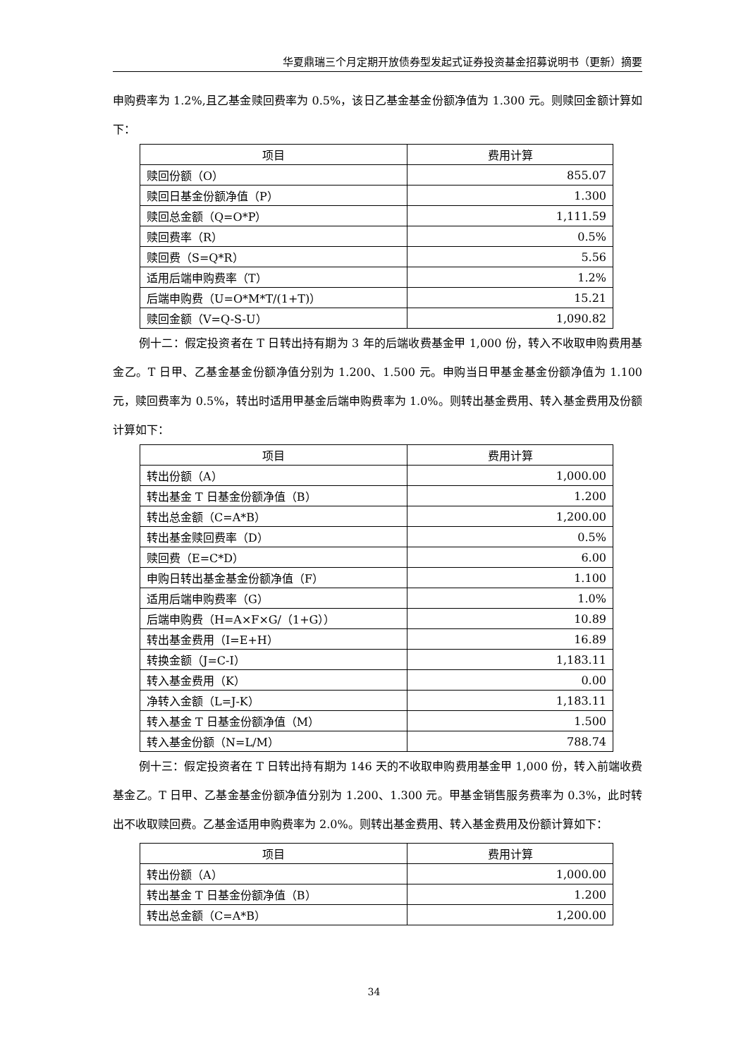华夏鼎瑞三个月定期开放债券型发起式证券投资基金招募说明书（更新）摘要
申购费率为 1.2%,且乙基金赎回费率为 0.5%，该日乙基金基金份额净值为 1.300 元。则赎回金额计算如下：
| 项目 | 费用计算 |
| --- | --- |
| 赎回份额（O） | 855.07 |
| 赎回日基金份额净值（P） | 1.300 |
| 赎回总金额（Q=O*P） | 1,111.59 |
| 赎回费率（R） | 0.5% |
| 赎回费（S=Q*R） | 5.56 |
| 适用后端申购费率（T） | 1.2% |
| 后端申购费（U=O*M*T/(1+T)） | 15.21 |
| 赎回金额（V=Q-S-U） | 1,090.82 |
例十二：假定投资者在 T 日转出持有期为 3 年的后端收费基金甲 1,000 份，转入不收取申购费用基金乙。T 日甲、乙基金基金份额净值分别为 1.200、1.500 元。申购当日甲基金基金份额净值为 1.100 元，赎回费率为 0.5%，转出时适用甲基金后端申购费率为 1.0%。则转出基金费用、转入基金费用及份额计算如下：
| 项目 | 费用计算 |
| --- | --- |
| 转出份额（A） | 1,000.00 |
| 转出基金 T 日基金份额净值（B） | 1.200 |
| 转出总金额（C=A*B） | 1,200.00 |
| 转出基金赎回费率（D） | 0.5% |
| 赎回费（E=C*D） | 6.00 |
| 申购日转出基金基金份额净值（F） | 1.100 |
| 适用后端申购费率（G） | 1.0% |
| 后端申购费（H=A×F×G/（1+G）） | 10.89 |
| 转出基金费用（I=E+H） | 16.89 |
| 转换金额（J=C-I） | 1,183.11 |
| 转入基金费用（K） | 0.00 |
| 净转入金额（L=J-K） | 1,183.11 |
| 转入基金 T 日基金份额净值（M） | 1.500 |
| 转入基金份额（N=L/M） | 788.74 |
例十三：假定投资者在 T 日转出持有期为 146 天的不收取申购费用基金甲 1,000 份，转入前端收费基金乙。T 日甲、乙基金基金份额净值分别为 1.200、1.300 元。甲基金销售服务费率为 0.3%，此时转出不收取赎回费。乙基金适用申购费率为 2.0%。则转出基金费用、转入基金费用及份额计算如下：
| 项目 | 费用计算 |
| --- | --- |
| 转出份额（A） | 1,000.00 |
| 转出基金 T 日基金份额净值（B） | 1.200 |
| 转出总金额（C=A*B） | 1,200.00 |
34